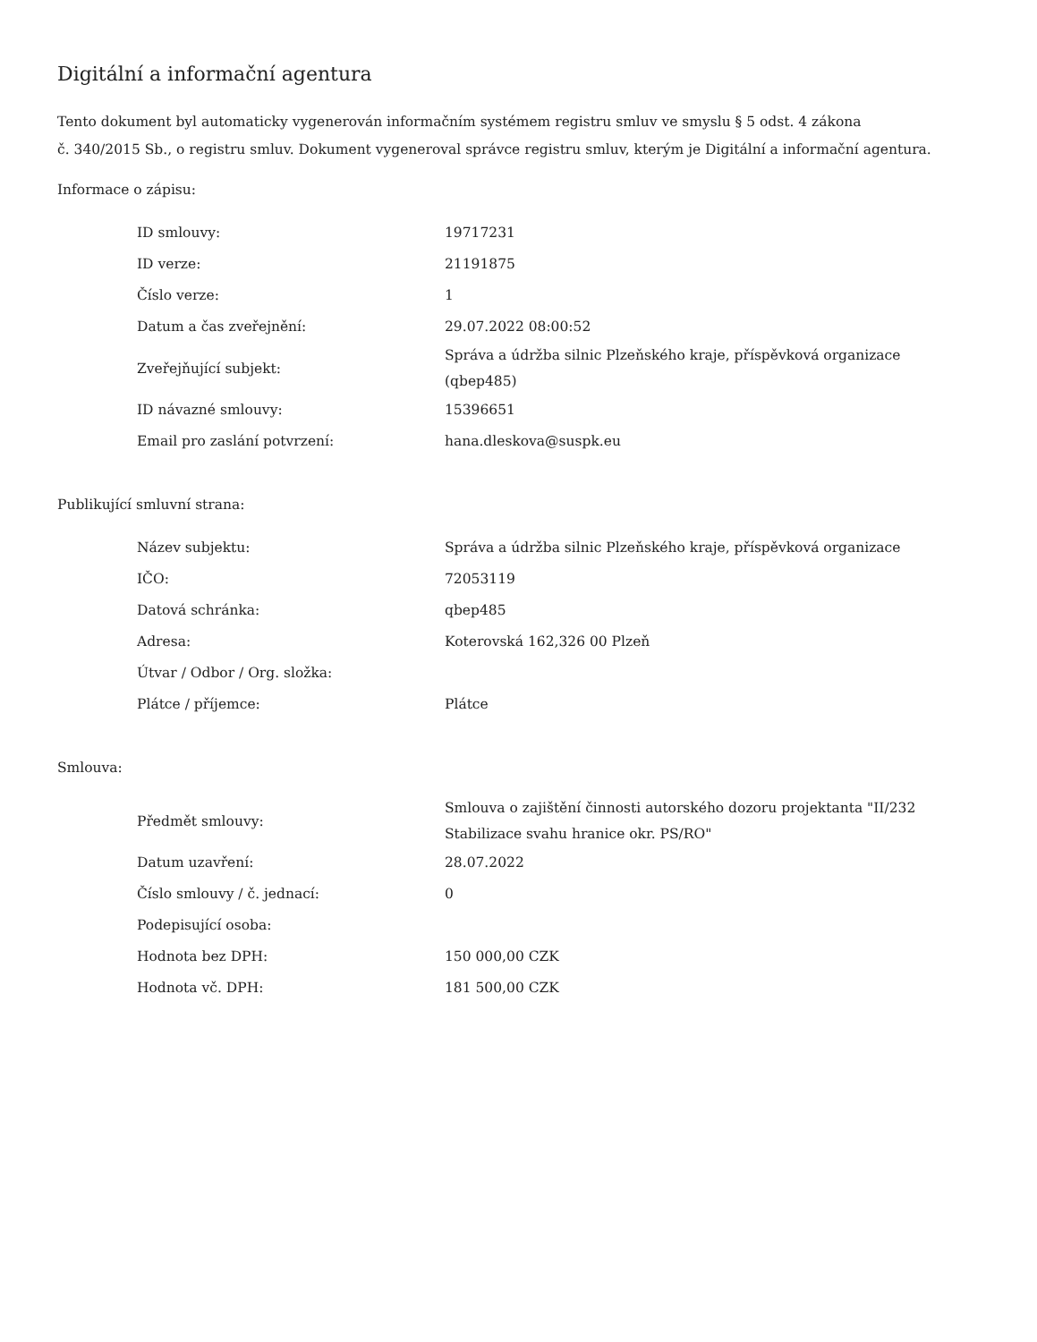Digitální a informační agentura
Tento dokument byl automaticky vygenerován informačním systémem registru smluv ve smyslu § 5 odst. 4 zákona
č. 340/2015 Sb., o registru smluv. Dokument vygeneroval správce registru smluv, kterým je Digitální a informační agentura.
Informace o zápisu:
| ID smlouvy: | 19717231 |
| ID verze: | 21191875 |
| Číslo verze: | 1 |
| Datum a čas zveřejnění: | 29.07.2022 08:00:52 |
| Zveřejňující subjekt: | Správa a údržba silnic Plzeňského kraje, příspěvková organizace (qbep485) |
| ID návazné smlouvy: | 15396651 |
| Email pro zaslání potvrzení: | hana.dleskova@suspk.eu |
Publikující smluvní strana:
| Název subjektu: | Správa a údržba silnic Plzeňského kraje, příspěvková organizace |
| IČO: | 72053119 |
| Datová schránka: | qbep485 |
| Adresa: | Koterovská 162,326 00 Plzeň |
| Útvar / Odbor / Org. složka: | |
| Plátce / příjemce: | Plátce |
Smlouva:
| Předmět smlouvy: | Smlouva o zajištění činnosti autorského dozoru projektanta "II/232 Stabilizace svahu hranice okr. PS/RO" |
| Datum uzavření: | 28.07.2022 |
| Číslo smlouvy / č. jednací: | 0 |
| Podepisující osoba: | |
| Hodnota bez DPH: | 150 000,00 CZK |
| Hodnota vč. DPH: | 181 500,00 CZK |